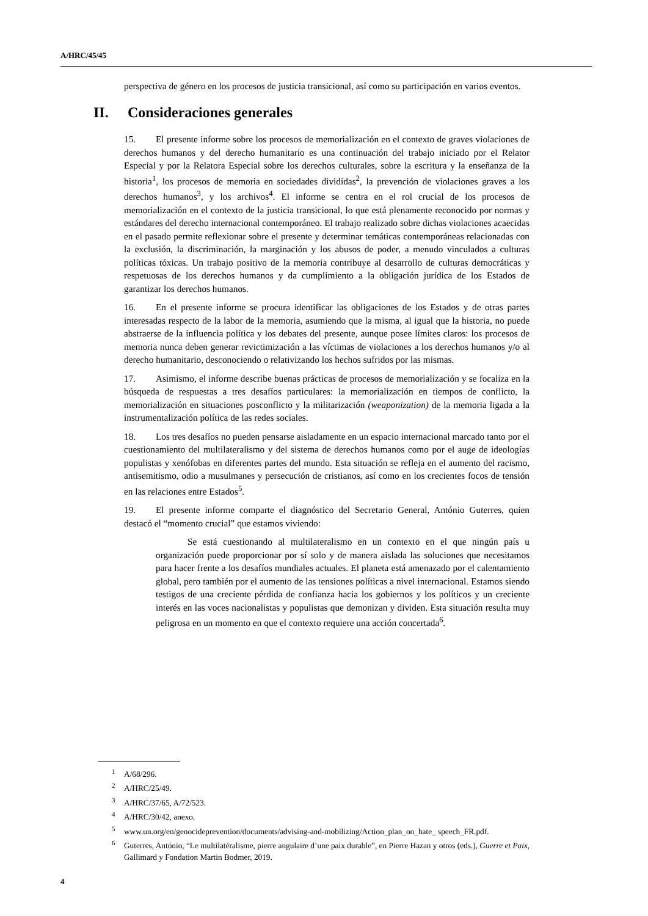A/HRC/45/45
perspectiva de género en los procesos de justicia transicional, así como su participación en varios eventos.
II. Consideraciones generales
15. El presente informe sobre los procesos de memorialización en el contexto de graves violaciones de derechos humanos y del derecho humanitario es una continuación del trabajo iniciado por el Relator Especial y por la Relatora Especial sobre los derechos culturales, sobre la escritura y la enseñanza de la historia<sup>1</sup>, los procesos de memoria en sociedades divididas<sup>2</sup>, la prevención de violaciones graves a los derechos humanos<sup>3</sup>, y los archivos<sup>4</sup>. El informe se centra en el rol crucial de los procesos de memorialización en el contexto de la justicia transicional, lo que está plenamente reconocido por normas y estándares del derecho internacional contemporáneo. El trabajo realizado sobre dichas violaciones acaecidas en el pasado permite reflexionar sobre el presente y determinar temáticas contemporáneas relacionadas con la exclusión, la discriminación, la marginación y los abusos de poder, a menudo vinculados a culturas políticas tóxicas. Un trabajo positivo de la memoria contribuye al desarrollo de culturas democráticas y respetuosas de los derechos humanos y da cumplimiento a la obligación jurídica de los Estados de garantizar los derechos humanos.
16. En el presente informe se procura identificar las obligaciones de los Estados y de otras partes interesadas respecto de la labor de la memoria, asumiendo que la misma, al igual que la historia, no puede abstraerse de la influencia política y los debates del presente, aunque posee límites claros: los procesos de memoria nunca deben generar revictimización a las víctimas de violaciones a los derechos humanos y/o al derecho humanitario, desconociendo o relativizando los hechos sufridos por las mismas.
17. Asimismo, el informe describe buenas prácticas de procesos de memorialización y se focaliza en la búsqueda de respuestas a tres desafíos particulares: la memorialización en tiempos de conflicto, la memorialización en situaciones posconflicto y la militarización (weaponization) de la memoria ligada a la instrumentalización política de las redes sociales.
18. Los tres desafíos no pueden pensarse aisladamente en un espacio internacional marcado tanto por el cuestionamiento del multilateralismo y del sistema de derechos humanos como por el auge de ideologías populistas y xenófobas en diferentes partes del mundo. Esta situación se refleja en el aumento del racismo, antisemitismo, odio a musulmanes y persecución de cristianos, así como en los crecientes focos de tensión en las relaciones entre Estados<sup>5</sup>.
19. El presente informe comparte el diagnóstico del Secretario General, António Guterres, quien destacó el “momento crucial” que estamos viviendo:
Se está cuestionando al multilateralismo en un contexto en el que ningún país u organización puede proporcionar por sí solo y de manera aislada las soluciones que necesitamos para hacer frente a los desafíos mundiales actuales. El planeta está amenazado por el calentamiento global, pero también por el aumento de las tensiones políticas a nivel internacional. Estamos siendo testigos de una creciente pérdida de confianza hacia los gobiernos y los políticos y un creciente interés en las voces nacionalistas y populistas que demonizan y dividen. Esta situación resulta muy peligrosa en un momento en que el contexto requiere una acción concertada<sup>6</sup>.
<sup>1</sup> A/68/296.
<sup>2</sup> A/HRC/25/49.
<sup>3</sup> A/HRC/37/65, A/72/523.
<sup>4</sup> A/HRC/30/42, anexo.
<sup>5</sup> www.un.org/en/genocideprevention/documents/advising-and-mobilizing/Action_plan_on_hate_ speech_FR.pdf.
<sup>6</sup> Guterres, António, “Le multilatéralisme, pierre angulaire d’une paix durable”, en Pierre Hazan y otros (eds.), Guerre et Paix, Gallimard y Fondation Martin Bodmer, 2019.
4